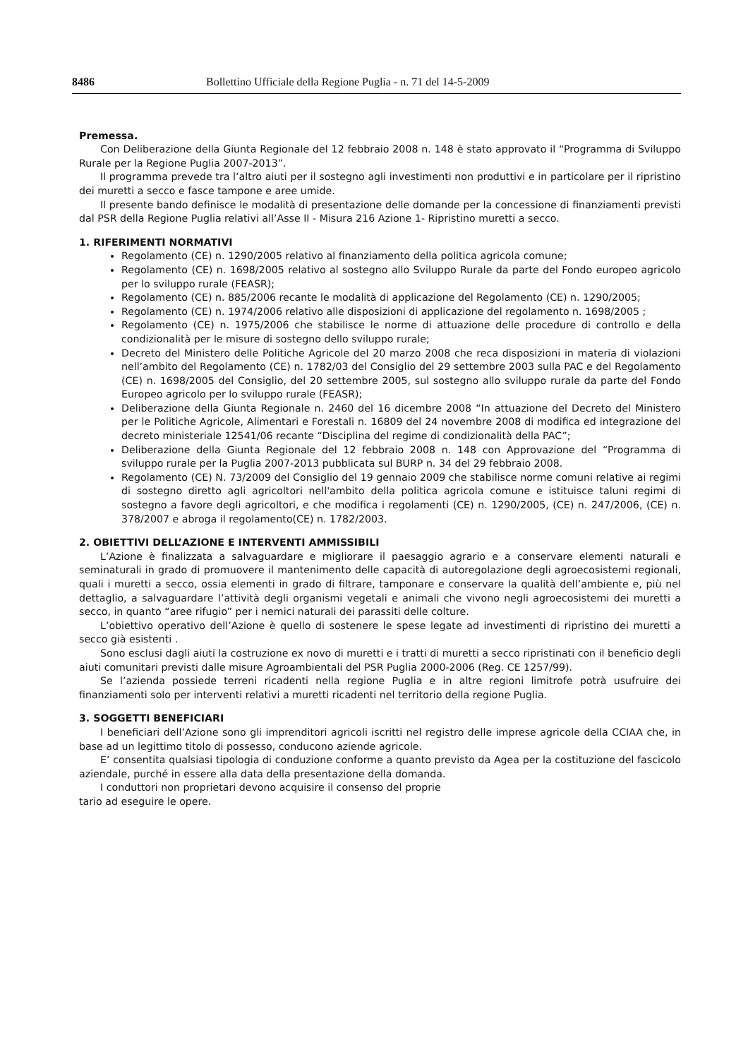8486 Bollettino Ufficiale della Regione Puglia - n. 71 del 14-5-2009
Premessa.
Con Deliberazione della Giunta Regionale del 12 febbraio 2008 n. 148 è stato approvato il “Programma di Sviluppo Rurale per la Regione Puglia 2007-2013”.
Il programma prevede tra l’altro aiuti per il sostegno agli investimenti non produttivi e in particolare per il ripristino dei muretti a secco e fasce tampone e aree umide.
Il presente bando definisce le modalità di presentazione delle domande per la concessione di finanziamenti previsti dal PSR della Regione Puglia relativi all’Asse II - Misura 216 Azione 1- Ripristino muretti a secco.
1. RIFERIMENTI NORMATIVI
Regolamento (CE) n. 1290/2005 relativo al finanziamento della politica agricola comune;
Regolamento (CE) n. 1698/2005 relativo al sostegno allo Sviluppo Rurale da parte del Fondo europeo agricolo per lo sviluppo rurale (FEASR);
Regolamento (CE) n. 885/2006 recante le modalità di applicazione del Regolamento (CE) n. 1290/2005;
Regolamento (CE) n. 1974/2006 relativo alle disposizioni di applicazione del regolamento n. 1698/2005 ;
Regolamento (CE) n. 1975/2006 che stabilisce le norme di attuazione delle procedure di controllo e della condizionalità per le misure di sostegno dello sviluppo rurale;
Decreto del Ministero delle Politiche Agricole del 20 marzo 2008 che reca disposizioni in materia di violazioni nell’ambito del Regolamento (CE) n. 1782/03 del Consiglio del 29 settembre 2003 sulla PAC e del Regolamento (CE) n. 1698/2005 del Consiglio, del 20 settembre 2005, sul sostegno allo sviluppo rurale da parte del Fondo Europeo agricolo per lo sviluppo rurale (FEASR);
Deliberazione della Giunta Regionale n. 2460 del 16 dicembre 2008 “In attuazione del Decreto del Ministero per le Politiche Agricole, Alimentari e Forestali n. 16809 del 24 novembre 2008 di modifica ed integrazione del decreto ministeriale 12541/06 recante “Disciplina del regime di condizionalità della PAC”;
Deliberazione della Giunta Regionale del 12 febbraio 2008 n. 148 con Approvazione del “Programma di sviluppo rurale per la Puglia 2007-2013 pubblicata sul BURP n. 34 del 29 febbraio 2008.
Regolamento (CE) N. 73/2009 del Consiglio del 19 gennaio 2009 che stabilisce norme comuni relative ai regimi di sostegno diretto agli agricoltori nell'ambito della politica agricola comune e istituisce taluni regimi di sostegno a favore degli agricoltori, e che modifica i regolamenti (CE) n. 1290/2005, (CE) n. 247/2006, (CE) n. 378/2007 e abroga il regolamento(CE) n. 1782/2003.
2. OBIETTIVI DELL’AZIONE E INTERVENTI AMMISSIBILI
L’Azione è finalizzata a salvaguardare e migliorare il paesaggio agrario e a conservare elementi naturali e seminaturali in grado di promuovere il mantenimento delle capacità di autoregolazione degli agroecosistemi regionali, quali i muretti a secco, ossia elementi in grado di filtrare, tamponare e conservare la qualità dell’ambiente e, più nel dettaglio, a salvaguardare l’attività degli organismi vegetali e animali che vivono negli agroecosistemi dei muretti a secco, in quanto “aree rifugio” per i nemici naturali dei parassiti delle colture.
L’obiettivo operativo dell’Azione è quello di sostenere le spese legate ad investimenti di ripristino dei muretti a secco già esistenti .
Sono esclusi dagli aiuti la costruzione ex novo di muretti e i tratti di muretti a secco ripristinati con il beneficio degli aiuti comunitari previsti dalle misure Agroambientali del PSR Puglia 2000-2006 (Reg. CE 1257/99).
Se l’azienda possiede terreni ricadenti nella regione Puglia e in altre regioni limitrofe potrà usufruire dei finanziamenti solo per interventi relativi a muretti ricadenti nel territorio della regione Puglia.
3. SOGGETTI BENEFICIARI
I beneficiari dell’Azione sono gli imprenditori agricoli iscritti nel registro delle imprese agricole della CCIAA che, in base ad un legittimo titolo di possesso, conducono aziende agricole.
E’ consentita qualsiasi tipologia di conduzione conforme a quanto previsto da Agea per la costituzione del fascicolo aziendale, purché in essere alla data della presentazione della domanda.
I conduttori non proprietari devono acquisire il consenso del proprie
tario ad eseguire le opere.